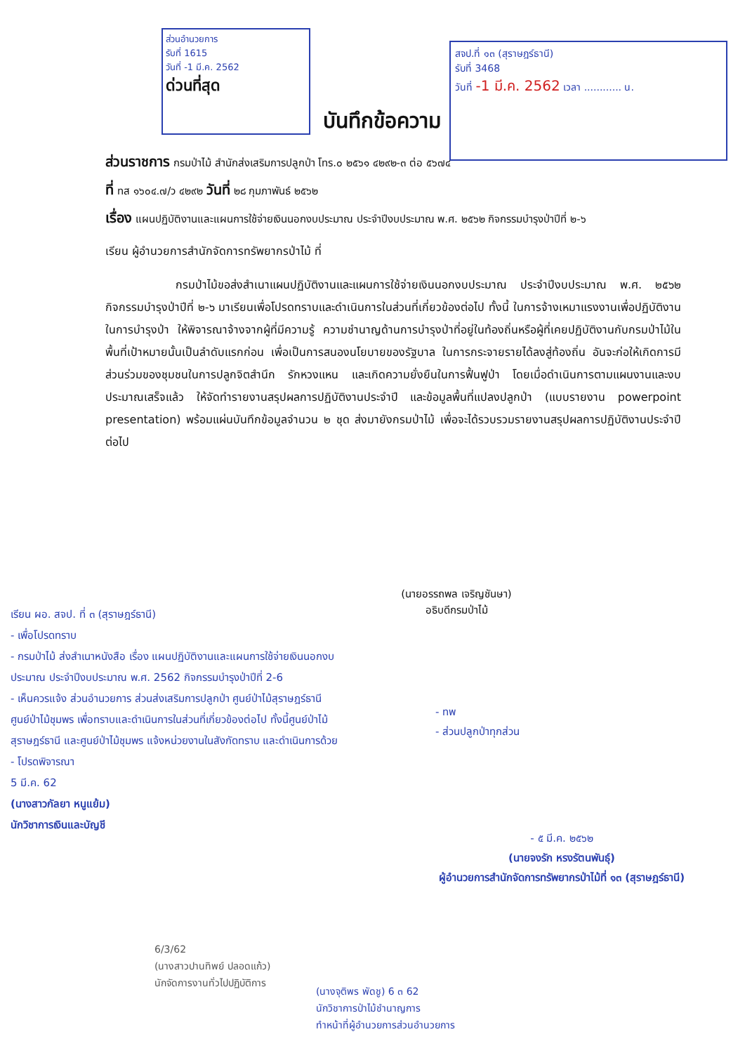ส่วนอำนวยการ
รับที่ 1615
วันที่ -1 มี.ค. 2562
ด่วนที่สุด
สจป.ที่ ๑๓ (สุราษฎร์ธานี)
รับที่ 3468
วันที่ -1 มี.ค. 2562 เวลา ............ น.
บันทึกข้อความ
ส่วนราชการ กรมป่าไม้ สำนักส่งเสริมการปลูกป่า โทร.๐ ๒๕๖๑ ๔๒๙๒-๓ ต่อ ๕๖๗๔
ที่ ทส ๑๖๐๔.๗/ว ๔๒๙๒ วันที่ ๒๘ กุมภาพันธ์ ๒๕๖๒
เรื่อง แผนปฏิบัติงานและแผนการใช้จ่ายเงินนอกงบประมาณ ประจำปีงบประมาณ พ.ศ. ๒๕๖๒ กิจกรรมบำรุงป่าปีที่ ๒-๖
เรียน ผู้อำนวยการสำนักจัดการทรัพยากรป่าไม้ ที่
กรมป่าไม้ขอส่งสำเนาแผนปฏิบัติงานและแผนการใช้จ่ายเงินนอกงบประมาณ ประจำปีงบประมาณ พ.ศ. ๒๕๖๒ กิจกรรมบำรุงป่าปีที่ ๒-๖ มาเรียนเพื่อโปรดทราบและดำเนินการในส่วนที่เกี่ยวข้องต่อไป ทั้งนี้ ในการจ้างเหมาแรงงานเพื่อปฏิบัติงานในการบำรุงป่า ให้พิจารณาจ้างจากผู้ที่มีความรู้ ความชำนาญด้านการบำรุงป่าที่อยู่ในท้องถิ่นหรือผู้ที่เคยปฏิบัติงานกับกรมป่าไม้ในพื้นที่เป้าหมายนั้นเป็นลำดับแรกก่อน เพื่อเป็นการสนองนโยบายของรัฐบาล ในการกระจายรายได้ลงสู่ท้องถิ่น อันจะก่อให้เกิดการมีส่วนร่วมของชุมชนในการปลูกจิตสำนึก รักหวงแหน และเกิดความยั่งยืนในการฟื้นฟูป่า โดยเมื่อดำเนินการตามแผนงานและงบประมาณเสร็จแล้ว ให้จัดทำรายงานสรุปผลการปฏิบัติงานประจำปี และข้อมูลพื้นที่แปลงปลูกป่า (แบบรายงาน powerpoint presentation) พร้อมแผ่นบันทึกข้อมูลจำนวน ๒ ชุด ส่งมายังกรมป่าไม้ เพื่อจะได้รวบรวมรายงานสรุปผลการปฏิบัติงานประจำปีต่อไป
(นายอรรถพล เจริญชันษา)
อธิบดีกรมป่าไม้
เรียน ผอ. สจป. ที่ ๓ (สุราษฎร์ธานี)
- เพื่อโปรดทราบ
- กรมป่าไม้ ส่งสำเนาหนังสือ เรื่อง แผนปฏิบัติงานและแผนการใช้จ่ายเงินนอกงบประมาณ ประจำปีงบประมาณ พ.ศ. 2562 กิจกรรมบำรุงป่าปีที่ 2-6
- เห็นควรแจ้ง ส่วนอำนวยการ ส่วนส่งเสริมการปลูกป่า ศูนย์ป่าไม้สุราษฎร์ธานี ศูนย์ป่าไม้ชุมพร เพื่อทราบและดำเนินการในส่วนที่เกี่ยวข้องต่อไป ทั้งนี้ศูนย์ป่าไม้สุราษฎร์ธานี และศูนย์ป่าไม้ชุมพร แจ้งหน่วยงานในสังกัดทราบ และดำเนินการด้วย
- โปรดพิจารณา
5 มี.ค. 62
(นางสาวกัลยา หนูแย้ม)
นักวิชาการเงินและบัญชี
- ทพ
- ส่วนปลูกป่าทุกส่วน
- ๕ มี.ค. ๒๕๖๒
(นายจงรัก หรงรัตนพันธุ์)
ผู้อำนวยการสำนักจัดการทรัพยากรป่าไม้ที่ ๑๓ (สุราษฎร์ธานี)
6/3/62
(นางสาวปานทิพย์ ปลอดแก้ว)
นักจัดการงานทั่วไปปฏิบัติการ
(นางจุติพร พัดชู) 6 ๓ 62
นักวิชาการป่าไม้ชำนาญการ
ทำหน้าที่ผู้อำนวยการส่วนอำนวยการ